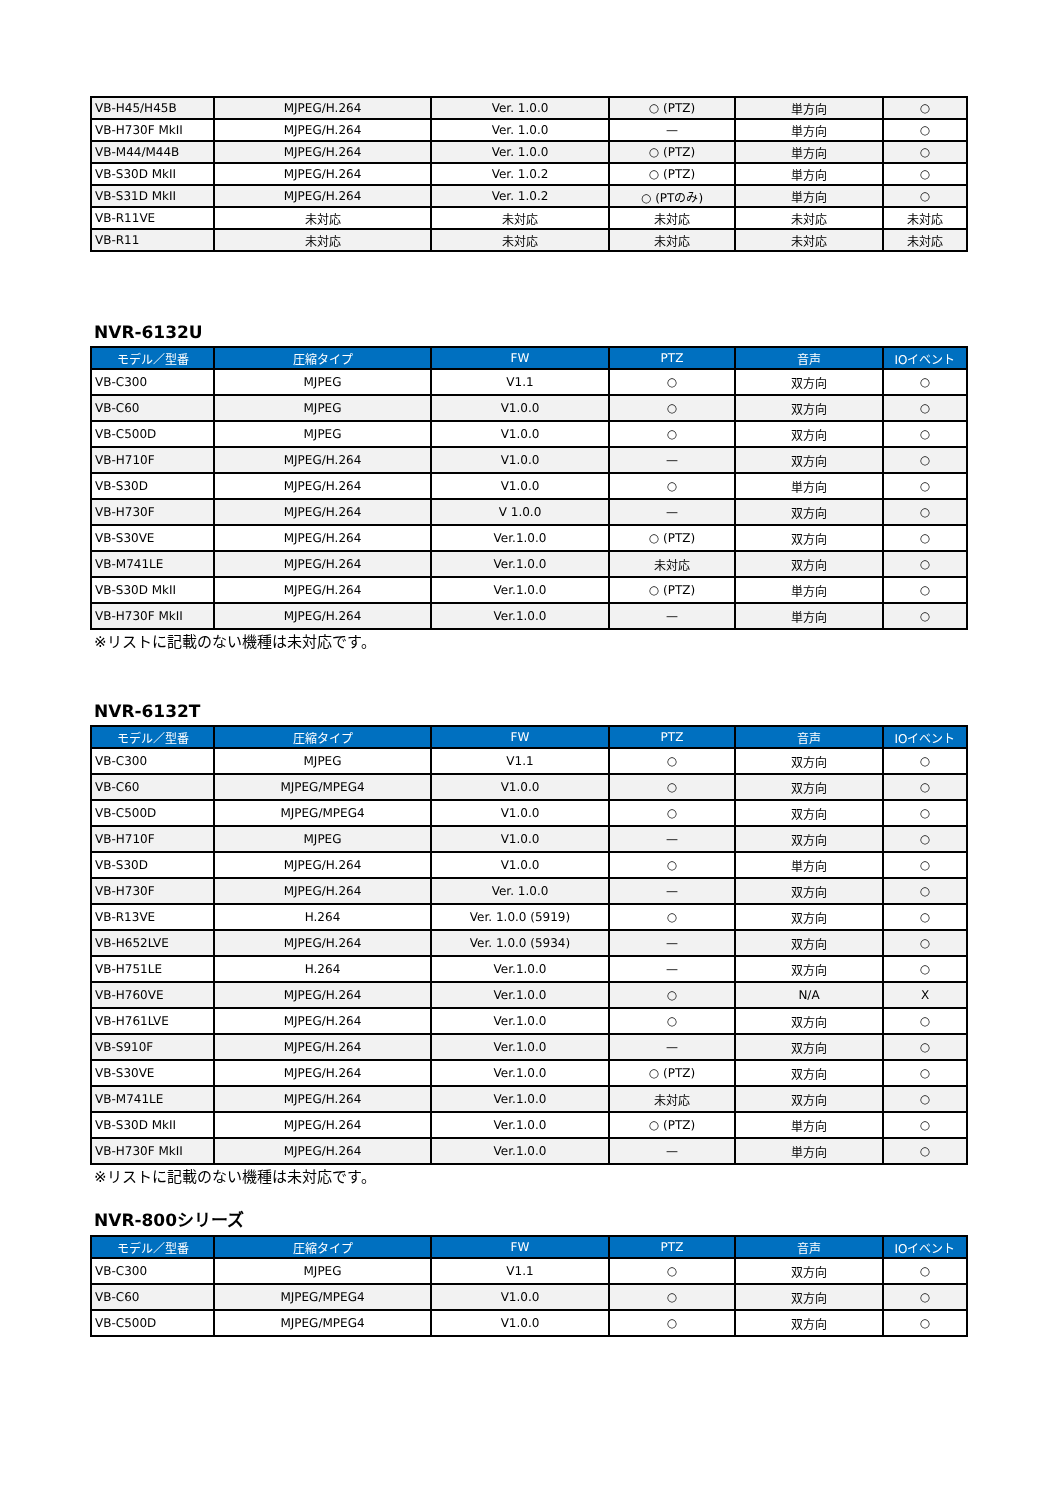| VB-H45/H45B | MJPEG/H.264 | Ver. 1.0.0 | ○ (PTZ) | 単方向 | ○ |
| VB-H730F MkII | MJPEG/H.264 | Ver. 1.0.0 | — | 単方向 | ○ |
| VB-M44/M44B | MJPEG/H.264 | Ver. 1.0.0 | ○ (PTZ) | 単方向 | ○ |
| VB-S30D MkII | MJPEG/H.264 | Ver. 1.0.2 | ○ (PTZ) | 単方向 | ○ |
| VB-S31D MkII | MJPEG/H.264 | Ver. 1.0.2 | ○ (PTのみ) | 単方向 | ○ |
| VB-R11VE | 未対応 | 未対応 | 未対応 | 未対応 | 未対応 |
| VB-R11 | 未対応 | 未対応 | 未対応 | 未対応 | 未対応 |
NVR-6132U
| モデル／型番 | 圧縮タイプ | FW | PTZ | 音声 | IOイベント |
| --- | --- | --- | --- | --- | --- |
| VB-C300 | MJPEG | V1.1 | ○ | 双方向 | ○ |
| VB-C60 | MJPEG | V1.0.0 | ○ | 双方向 | ○ |
| VB-C500D | MJPEG | V1.0.0 | ○ | 双方向 | ○ |
| VB-H710F | MJPEG/H.264 | V1.0.0 | — | 双方向 | ○ |
| VB-S30D | MJPEG/H.264 | V1.0.0 | ○ | 単方向 | ○ |
| VB-H730F | MJPEG/H.264 | V 1.0.0 | — | 双方向 | ○ |
| VB-S30VE | MJPEG/H.264 | Ver.1.0.0 | ○ (PTZ) | 双方向 | ○ |
| VB-M741LE | MJPEG/H.264 | Ver.1.0.0 | 未対応 | 双方向 | ○ |
| VB-S30D MkII | MJPEG/H.264 | Ver.1.0.0 | ○ (PTZ) | 単方向 | ○ |
| VB-H730F MkII | MJPEG/H.264 | Ver.1.0.0 | — | 単方向 | ○ |
※リストに記載のない機種は未対応です。
NVR-6132T
| モデル／型番 | 圧縮タイプ | FW | PTZ | 音声 | IOイベント |
| --- | --- | --- | --- | --- | --- |
| VB-C300 | MJPEG | V1.1 | ○ | 双方向 | ○ |
| VB-C60 | MJPEG/MPEG4 | V1.0.0 | ○ | 双方向 | ○ |
| VB-C500D | MJPEG/MPEG4 | V1.0.0 | ○ | 双方向 | ○ |
| VB-H710F | MJPEG | V1.0.0 | — | 双方向 | ○ |
| VB-S30D | MJPEG/H.264 | V1.0.0 | ○ | 単方向 | ○ |
| VB-H730F | MJPEG/H.264 | Ver. 1.0.0 | — | 双方向 | ○ |
| VB-R13VE | H.264 | Ver. 1.0.0 (5919) | ○ | 双方向 | ○ |
| VB-H652LVE | MJPEG/H.264 | Ver. 1.0.0 (5934) | — | 双方向 | ○ |
| VB-H751LE | H.264 | Ver.1.0.0 | — | 双方向 | ○ |
| VB-H760VE | MJPEG/H.264 | Ver.1.0.0 | ○ | N/A | X |
| VB-H761LVE | MJPEG/H.264 | Ver.1.0.0 | ○ | 双方向 | ○ |
| VB-S910F | MJPEG/H.264 | Ver.1.0.0 | — | 双方向 | ○ |
| VB-S30VE | MJPEG/H.264 | Ver.1.0.0 | ○ (PTZ) | 双方向 | ○ |
| VB-M741LE | MJPEG/H.264 | Ver.1.0.0 | 未対応 | 双方向 | ○ |
| VB-S30D MkII | MJPEG/H.264 | Ver.1.0.0 | ○ (PTZ) | 単方向 | ○ |
| VB-H730F MkII | MJPEG/H.264 | Ver.1.0.0 | — | 単方向 | ○ |
※リストに記載のない機種は未対応です。
NVR-800シリーズ
| モデル／型番 | 圧縮タイプ | FW | PTZ | 音声 | IOイベント |
| --- | --- | --- | --- | --- | --- |
| VB-C300 | MJPEG | V1.1 | ○ | 双方向 | ○ |
| VB-C60 | MJPEG/MPEG4 | V1.0.0 | ○ | 双方向 | ○ |
| VB-C500D | MJPEG/MPEG4 | V1.0.0 | ○ | 双方向 | ○ |